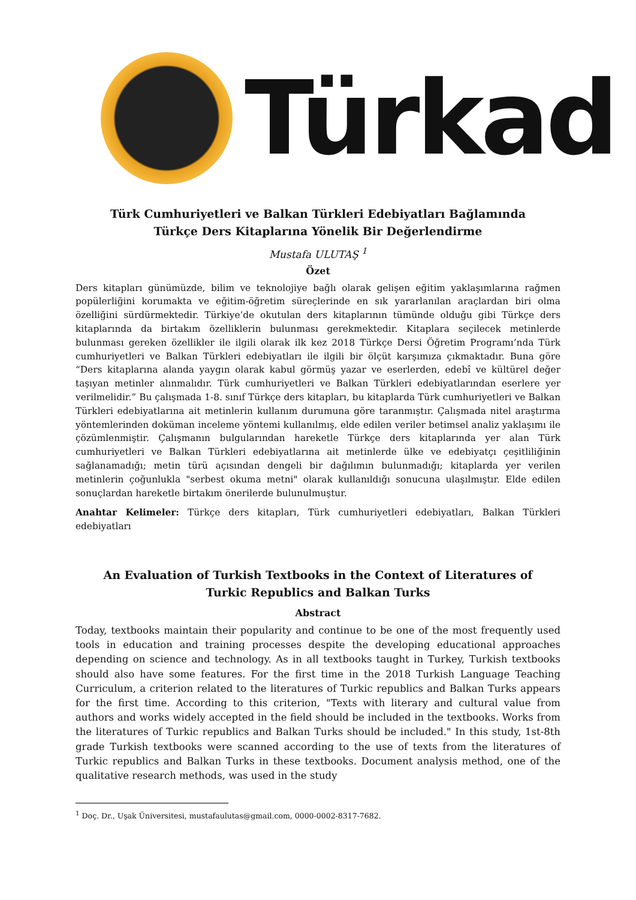Türkad
Türk Cumhuriyetleri ve Balkan Türkleri Edebiyatları Bağlamında
Türkçe Ders Kitaplarına Yönelik Bir Değerlendirme
Mustafa ULUTAŞ <sup>1</sup>
Özet
Ders kitapları günümüzde, bilim ve teknolojiye bağlı olarak gelişen eğitim yaklaşımlarına rağmen popülerliğini korumakta ve eğitim-öğretim süreçlerinde en sık yararlanılan araçlardan biri olma özelliğini sürdürmektedir. Türkiye’de okutulan ders kitaplarının tümünde olduğu gibi Türkçe ders kitaplarında da birtakım özelliklerin bulunması gerekmektedir. Kitaplara seçilecek metinlerde bulunması gereken özellikler ile ilgili olarak ilk kez 2018 Türkçe Dersi Öğretim Programı’nda Türk cumhuriyetleri ve Balkan Türkleri edebiyatları ile ilgili bir ölçüt karşımıza çıkmaktadır. Buna göre “Ders kitaplarına alanda yaygın olarak kabul görmüş yazar ve eserlerden, edebî ve kültürel değer taşıyan metinler alınmalıdır. Türk cumhuriyetleri ve Balkan Türkleri edebiyatlarından eserlere yer verilmelidir.” Bu çalışmada 1-8. sınıf Türkçe ders kitapları, bu kitaplarda Türk cumhuriyetleri ve Balkan Türkleri edebiyatlarına ait metinlerin kullanım durumuna göre taranmıştır. Çalışmada nitel araştırma yöntemlerinden doküman inceleme yöntemi kullanılmış, elde edilen veriler betimsel analiz yaklaşımı ile çözümlenmiştir. Çalışmanın bulgularından hareketle Türkçe ders kitaplarında yer alan Türk cumhuriyetleri ve Balkan Türkleri edebiyatlarına ait metinlerde ülke ve edebiyatçı çeşitliliğinin sağlanamadığı; metin türü açısından dengeli bir dağılımın bulunmadığı; kitaplarda yer verilen metinlerin çoğunlukla "serbest okuma metni" olarak kullanıldığı sonucuna ulaşılmıştır. Elde edilen sonuçlardan hareketle birtakım önerilerde bulunulmuştur.
Anahtar Kelimeler: Türkçe ders kitapları, Türk cumhuriyetleri edebiyatları, Balkan Türkleri edebiyatları
An Evaluation of Turkish Textbooks in the Context of Literatures of
Turkic Republics and Balkan Turks
Abstract
Today, textbooks maintain their popularity and continue to be one of the most frequently used tools in education and training processes despite the developing educational approaches depending on science and technology. As in all textbooks taught in Turkey, Turkish textbooks should also have some features. For the first time in the 2018 Turkish Language Teaching Curriculum, a criterion related to the literatures of Turkic republics and Balkan Turks appears for the first time. According to this criterion, "Texts with literary and cultural value from authors and works widely accepted in the field should be included in the textbooks. Works from the literatures of Turkic republics and Balkan Turks should be included." In this study, 1st-8th grade Turkish textbooks were scanned according to the use of texts from the literatures of Turkic republics and Balkan Turks in these textbooks. Document analysis method, one of the qualitative research methods, was used in the study
<sup>1</sup> Doç. Dr., Uşak Üniversitesi, mustafaulutas@gmail.com, 0000-0002-8317-7682.